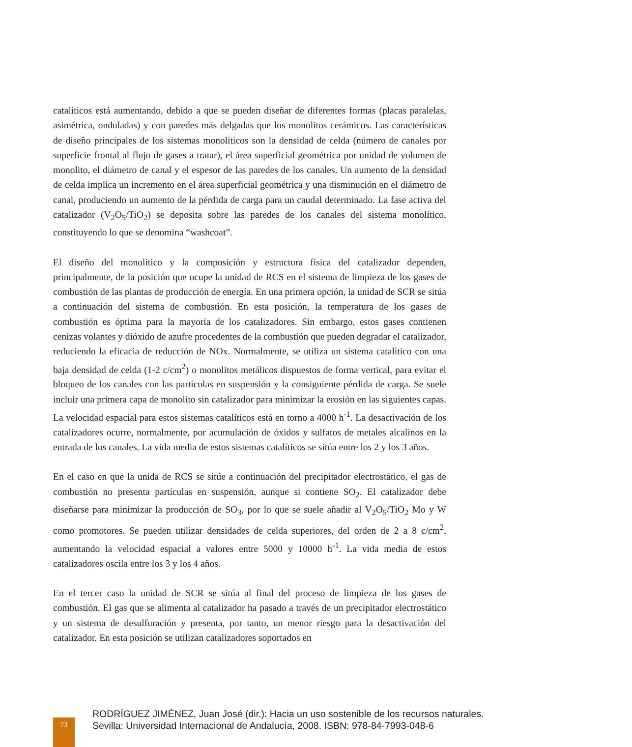catalíticos está aumentando, debido a que se pueden diseñar de diferentes formas (placas paralelas, asimétrica, onduladas) y con paredes más delgadas que los monolitos cerámicos. Las características de diseño principales de los sistemas monolíticos son la densidad de celda (número de canales por superficie frontal al flujo de gases a tratar), el área superficial geométrica por unidad de volumen de monolito, el diámetro de canal y el espesor de las paredes de los canales. Un aumento de la densidad de celda implica un incremento en el área superficial geométrica y una disminución en el diámetro de canal, produciendo un aumento de la pérdida de carga para un caudal determinado. La fase activa del catalizador (V<sub>2</sub>O<sub>5</sub>/TiO<sub>2</sub>) se deposita sobre las paredes de los canales del sistema monolítico, constituyendo lo que se denomina “washcoat”.
El diseño del monolítico y la composición y estructura física del catalizador dependen, principalmente, de la posición que ocupe la unidad de RCS en el sistema de limpieza de los gases de combustión de las plantas de producción de energía. En una primera opción, la unidad de SCR se sitúa a continuación del sistema de combustión. En esta posición, la temperatura de los gases de combustión es óptima para la mayoría de los catalizadores. Sin embargo, estos gases contienen cenizas volantes y dióxido de azufre procedentes de la combustión que pueden degradar el catalizador, reduciendo la eficacia de reducción de NOx. Normalmente, se utiliza un sistema catalítico con una baja densidad de celda (1-2 c/cm<sup>2</sup>) o monolitos metálicos dispuestos de forma vertical, para evitar el bloqueo de los canales con las partículas en suspensión y la consiguiente pérdida de carga. Se suele incluir una primera capa de monolito sin catalizador para minimizar la erosión en las siguientes capas. La velocidad espacial para estos sistemas catalíticos está en torno a 4000 h<sup>-1</sup>. La desactivación de los catalizadores ocurre, normalmente, por acumulación de óxidos y sulfatos de metales alcalinos en la entrada de los canales. La vida media de estos sistemas catalíticos se sitúa entre los 2 y los 3 años.
En el caso en que la unida de RCS se sitúe a continuación del precipitador electrostático, el gas de combustión no presenta partículas en suspensión, aunque si contiene SO<sub>2</sub>. El catalizador debe diseñarse para minimizar la producción de SO<sub>3</sub>, por lo que se suele añadir al V<sub>2</sub>O<sub>5</sub>/TiO<sub>2</sub> Mo y W como promotores. Se pueden utilizar densidades de celda superiores, del orden de 2 a 8 c/cm<sup>2</sup>, aumentando la velocidad espacial a valores entre 5000 y 10000 h<sup>-1</sup>. La vida media de estos catalizadores oscila entre los 3 y los 4 años.
En el tercer caso la unidad de SCR se sitúa al final del proceso de limpieza de los gases de combustión. El gas que se alimenta al catalizador ha pasado a través de un precipitador electrostático y un sistema de desulfuración y presenta, por tanto, un menor riesgo para la desactivación del catalizador. En esta posición se utilizan catalizadores soportados en
73
RODRÍGUEZ JIMÉNEZ, Juan José (dir.): Hacia un uso sostenible de los recursos naturales.
Sevilla: Universidad Internacional de Andalucía, 2008. ISBN: 978-84-7993-048-6